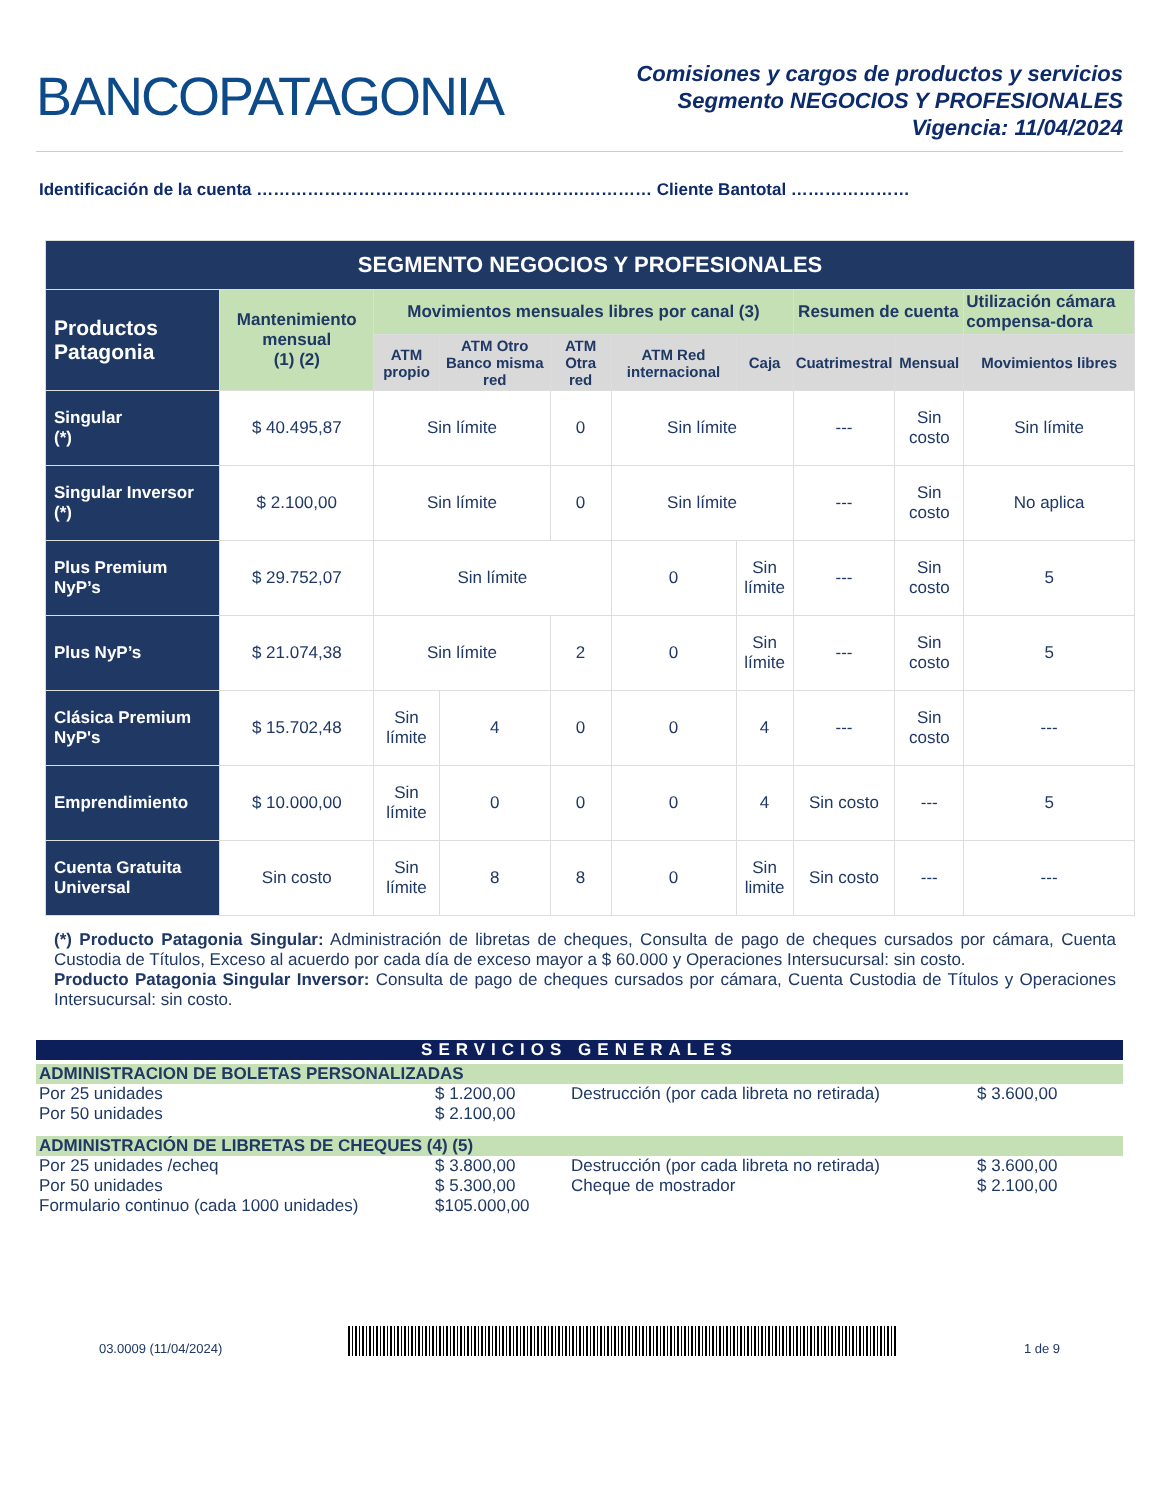BANCOPATAGONIA
Comisiones y cargos de productos y servicios
Segmento NEGOCIOS Y PROFESIONALES
Vigencia: 11/04/2024
Identificación de la cuenta ………………………………………………….………… Cliente Bantotal …………………
| SEGMENTO NEGOCIOS Y PROFESIONALES | | | | | | | | | |
| --- | --- | --- | --- | --- | --- | --- | --- | --- | --- |
| Productos Patagonia | Mantenimiento mensual (1) (2) | Movimientos mensuales libres por canal (3) | | | | | Resumen de cuenta | | Utilización cámara compensa-dora |
| | | ATM propio | ATM Otro Banco misma red | ATM Otra red | ATM Red internacional | Caja | Cuatrimestral | Mensual | Movimientos libres |
| Singular (*) | $ 40.495,87 | Sin límite | | 0 | Sin límite | | --- | Sin costo | Sin límite |
| Singular Inversor (*) | $ 2.100,00 | Sin límite | | 0 | Sin límite | | --- | Sin costo | No aplica |
| Plus Premium NyP’s | $ 29.752,07 | Sin límite | | | 0 | Sin límite | --- | Sin costo | 5 |
| Plus NyP’s | $ 21.074,38 | Sin límite | | 2 | 0 | Sin límite | --- | Sin costo | 5 |
| Clásica Premium NyP's | $ 15.702,48 | Sin límite | 4 | 0 | 0 | 4 | --- | Sin costo | --- |
| Emprendimiento | $ 10.000,00 | Sin límite | 0 | 0 | 0 | 4 | Sin costo | --- | 5 |
| Cuenta Gratuita Universal | Sin costo | Sin límite | 8 | 8 | 0 | Sin limite | Sin costo | --- | --- |
(*) Producto Patagonia Singular: Administración de libretas de cheques, Consulta de pago de cheques cursados por cámara, Cuenta Custodia de Títulos, Exceso al acuerdo por cada día de exceso mayor a $ 60.000 y Operaciones Intersucursal: sin costo.
Producto Patagonia Singular Inversor: Consulta de pago de cheques cursados por cámara, Cuenta Custodia de Títulos y Operaciones Intersucursal: sin costo.
SERVICIOS GENERALES
ADMINISTRACION DE BOLETAS PERSONALIZADAS
| Por 25 unidades | $ 1.200,00 | Destrucción (por cada libreta no retirada) | $ 3.600,00 |
| Por 50 unidades | $ 2.100,00 | | |
ADMINISTRACIÓN DE LIBRETAS DE CHEQUES (4) (5)
| Por 25 unidades /echeq | $ 3.800,00 | Destrucción (por cada libreta no retirada) | $ 3.600,00 |
| Por 50 unidades | $ 5.300,00 | Cheque de mostrador | $ 2.100,00 |
| Formulario continuo (cada 1000 unidades) | $105.000,00 | | |
03.0009 (11/04/2024)
1 de 9